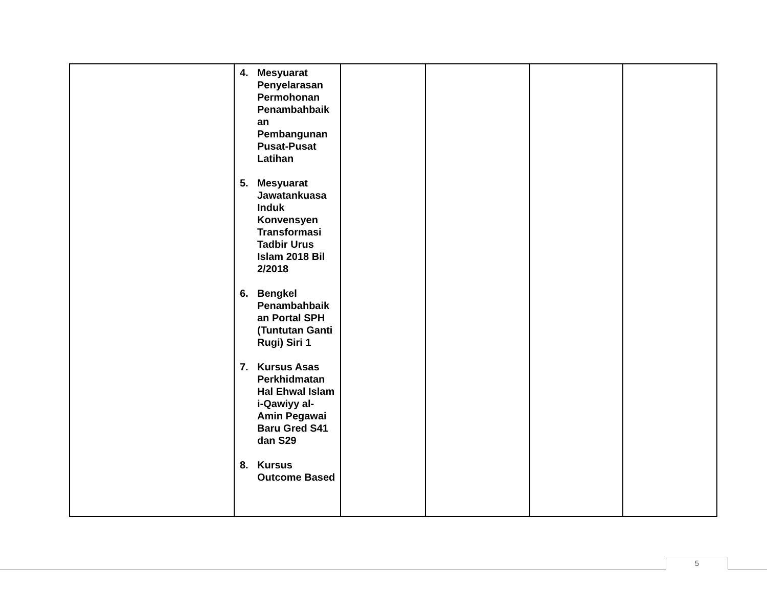| | 4. Mesyuarat Penyelarasan Permohonan Penambahbaik an Pembangunan Pusat-Pusat Latihan 5. Mesyuarat Jawatankuasa Induk Konvensyen Transformasi Tadbir Urus Islam 2018 Bil 2/2018 6. Bengkel Penambahbaik an Portal SPH (Tuntutan Ganti Rugi) Siri 1 7. Kursus Asas Perkhidmatan Hal Ehwal Islam i-Qawiyy al-Amin Pegawai Baru Gred S41 dan S29 8. Kursus Outcome Based | | | | |
5